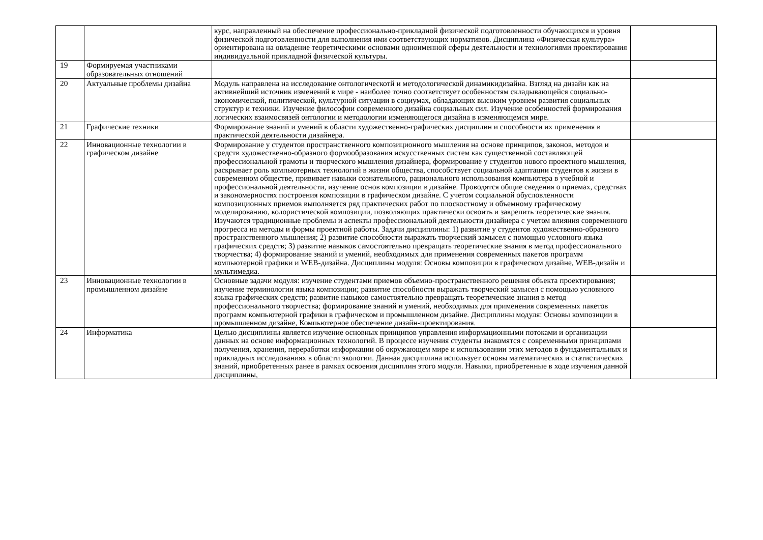| | | курс, направленный на обеспечение профессионально-прикладной физической подготовленности обучающихся и уровня физической подготовленности для выполнения ими соответствующих нормативов. Дисциплина «Физическая культура» ориентирована на овладение теоретическими основами одноименной сферы деятельности и технологиями проектирования индивидуальной прикладной физической культуры. | |
| 19 | Формируемая участниками образовательных отношений | | |
| 20 | Актуальные проблемы дизайна | Модуль направлена на исследование онтологическотй и методологической динамикидизайна. Взгляд на дизайн как на активнейший источник изменений в мире - наиболее точно соответствует особенностям складывающейся социально-экономической, политической, культурной ситуации в социумах, обладающих высоким уровнем развития социальных структур и техники. Изучение философии современного дизайна социальных сил. Изучение особенностей формирования логических взаимосвязей онтологии и методологии изменяющегося дизайна в изменяющемся мире. | |
| 21 | Графические техники | Формирование знаний и умений в области художественно-графических дисциплин и способности их применения в практической деятельности дизайнера. | |
| 22 | Инновационные технологии в графическом дизайне | Формирование у студентов пространственного композиционного мышления на основе принципов, законов, методов и средств художественно-образного формообразования искусственных систем как существенной составляющей профессиональной грамоты и творческого мышления дизайнера, формирование у студентов нового проектного мышления, раскрывает роль компьютерных технологий в жизни общества, способствует социальной адаптации студентов к жизни в современном обществе, прививает навыки сознательного, рационального использования компьютера в учебной и профессиональной деятельности, изучение основ композиции в дизайне. Проводятся общие сведения о приемах, средствах и закономерностях построения композиции в графическом дизайне. С учетом социальной обусловленности композиционных приемов выполняется ряд практических работ по плоскостному и объемному графическому моделированию, колористической композиции, позволяющих практически освоить и закрепить теоретические знания. Изучаются традиционные проблемы и аспекты профессиональной деятельности дизайнера с учетом влияния современного прогресса на методы и формы проектной работы. Задачи дисциплины: 1) развитие у студентов художественно-образного пространственного мышления; 2) развитие способности выражать творческий замысел с помощью условного языка графических средств; 3) развитие навыков самостоятельно превращать теоретические знания в метод профессионального творчества; 4) формирование знаний и умений, необходимых для применения современных пакетов программ компьютерной графики и WEB-дизайна. Дисциплины модуля: Основы композиции в графическом дизайне, WEB-дизайн и мультимедиа. | |
| 23 | Инновационные технологии в промышленном дизайне | Основные задачи модуля: изучение студентами приемов объемно-пространственного решения объекта проектирования; изучение терминологии языка композиции; развитие способности выражать творческий замысел с помощью условного языка графических средств; развитие навыков самостоятельно превращать теоретические знания в метод профессионального творчества; формирование знаний и умений, необходимых для применения современных пакетов программ компьютерной графики в графическом и промышленном дизайне. Дисциплины модуля: Основы композиции в промышленном дизайне, Компьютерное обеспечение дизайн-проектирования. | |
| 24 | Информатика | Целью дисциплины является изучение основных принципов управления информационными потоками и организации данных на основе информационных технологий. В процессе изучения студенты знакомятся с современными принципами получения, хранения, переработки информации об окружающем мире и использовании этих методов в фундаментальных и прикладных исследованиях в области экологии. Данная дисциплина использует основы математических и статистических знаний, приобретенных ранее в рамках освоения дисциплин этого модуля. Навыки, приобретенные в ходе изучения данной дисциплины, | |